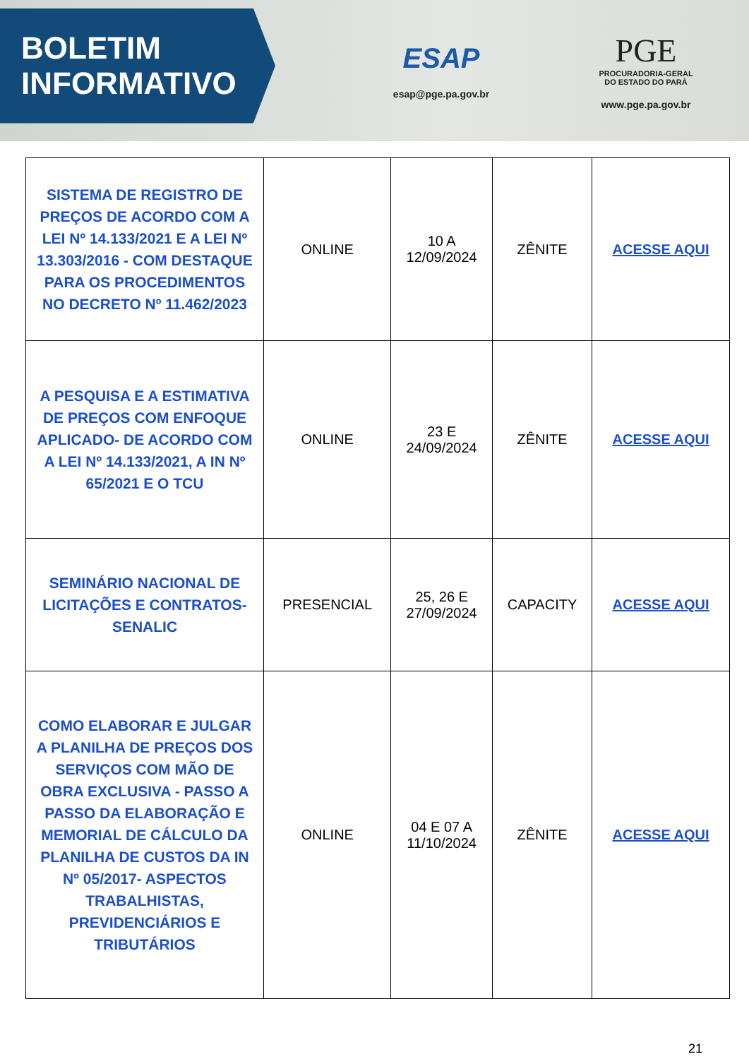BOLETIM
INFORMATIVO
ESAP
esap@pge.pa.gov.br
PGE
PROCURADORIA-GERAL
DO ESTADO DO PARÁ
www.pge.pa.gov.br
| SISTEMA DE REGISTRO DE PREÇOS DE ACORDO COM A LEI Nº 14.133/2021 E A LEI Nº 13.303/2016 - COM DESTAQUE PARA OS PROCEDIMENTOS NO DECRETO Nº 11.462/2023 | ONLINE | 10 A 12/09/2024 | ZÊNITE | ACESSE AQUI |
| A PESQUISA E A ESTIMATIVA DE PREÇOS COM ENFOQUE APLICADO- DE ACORDO COM A LEI Nº 14.133/2021, A IN Nº 65/2021 E O TCU | ONLINE | 23 E 24/09/2024 | ZÊNITE | ACESSE AQUI |
| SEMINÁRIO NACIONAL DE LICITAÇÕES E CONTRATOS- SENALIC | PRESENCIAL | 25, 26 E 27/09/2024 | CAPACITY | ACESSE AQUI |
| COMO ELABORAR E JULGAR A PLANILHA DE PREÇOS DOS SERVIÇOS COM MÃO DE OBRA EXCLUSIVA - PASSO A PASSO DA ELABORAÇÃO E MEMORIAL DE CÁLCULO DA PLANILHA DE CUSTOS DA IN Nº 05/2017- ASPECTOS TRABALHISTAS, PREVIDENCIÁRIOS E TRIBUTÁRIOS | ONLINE | 04 E 07 A 11/10/2024 | ZÊNITE | ACESSE AQUI |
21